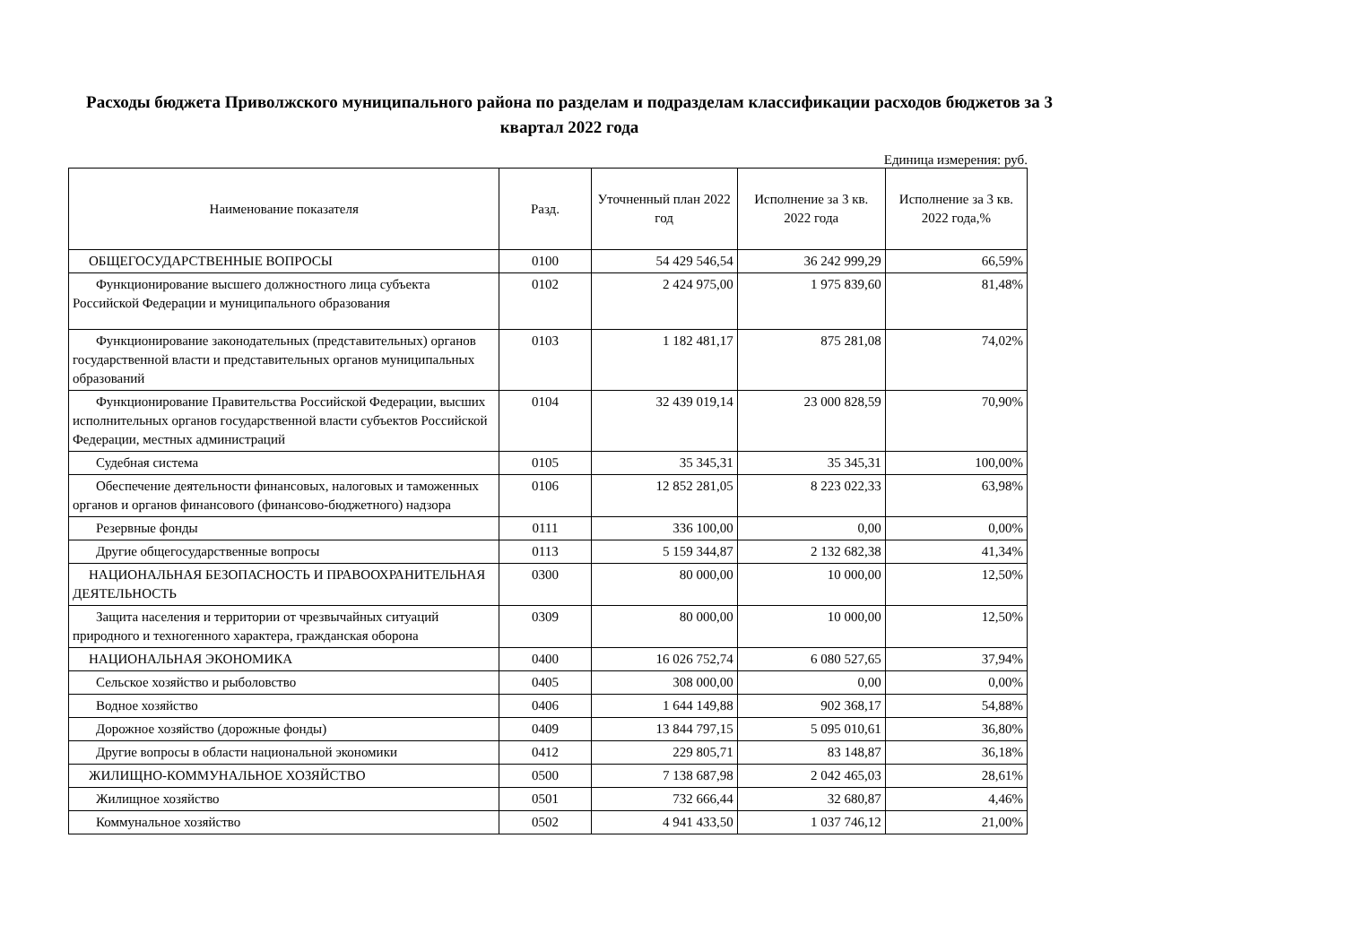Расходы бюджета Приволжского муниципального района по разделам и подразделам классификации расходов бюджетов за 3 квартал 2022 года
Единица измерения: руб.
| Наименование показателя | Разд. | Уточненный план 2022 год | Исполнение за 3 кв. 2022 года | Исполнение за 3 кв. 2022 года,% |
| --- | --- | --- | --- | --- |
| ОБЩЕГОСУДАРСТВЕННЫЕ ВОПРОСЫ | 0100 | 54 429 546,54 | 36 242 999,29 | 66,59% |
| Функционирование высшего должностного лица субъекта Российской Федерации и муниципального образования | 0102 | 2 424 975,00 | 1 975 839,60 | 81,48% |
| Функционирование законодательных (представительных) органов государственной власти и представительных органов муниципальных образований | 0103 | 1 182 481,17 | 875 281,08 | 74,02% |
| Функционирование Правительства Российской Федерации, высших исполнительных органов государственной власти субъектов Российской Федерации, местных администраций | 0104 | 32 439 019,14 | 23 000 828,59 | 70,90% |
| Судебная система | 0105 | 35 345,31 | 35 345,31 | 100,00% |
| Обеспечение деятельности финансовых, налоговых и таможенных органов и органов финансового (финансово-бюджетного) надзора | 0106 | 12 852 281,05 | 8 223 022,33 | 63,98% |
| Резервные фонды | 0111 | 336 100,00 | 0,00 | 0,00% |
| Другие общегосударственные вопросы | 0113 | 5 159 344,87 | 2 132 682,38 | 41,34% |
| НАЦИОНАЛЬНАЯ БЕЗОПАСНОСТЬ И ПРАВООХРАНИТЕЛЬНАЯ ДЕЯТЕЛЬНОСТЬ | 0300 | 80 000,00 | 10 000,00 | 12,50% |
| Защита населения и территории от чрезвычайных ситуаций природного и техногенного характера, гражданская оборона | 0309 | 80 000,00 | 10 000,00 | 12,50% |
| НАЦИОНАЛЬНАЯ ЭКОНОМИКА | 0400 | 16 026 752,74 | 6 080 527,65 | 37,94% |
| Сельское хозяйство и рыболовство | 0405 | 308 000,00 | 0,00 | 0,00% |
| Водное хозяйство | 0406 | 1 644 149,88 | 902 368,17 | 54,88% |
| Дорожное хозяйство (дорожные фонды) | 0409 | 13 844 797,15 | 5 095 010,61 | 36,80% |
| Другие вопросы в области национальной экономики | 0412 | 229 805,71 | 83 148,87 | 36,18% |
| ЖИЛИЩНО-КОММУНАЛЬНОЕ ХОЗЯЙСТВО | 0500 | 7 138 687,98 | 2 042 465,03 | 28,61% |
| Жилищное хозяйство | 0501 | 732 666,44 | 32 680,87 | 4,46% |
| Коммунальное хозяйство | 0502 | 4 941 433,50 | 1 037 746,12 | 21,00% |